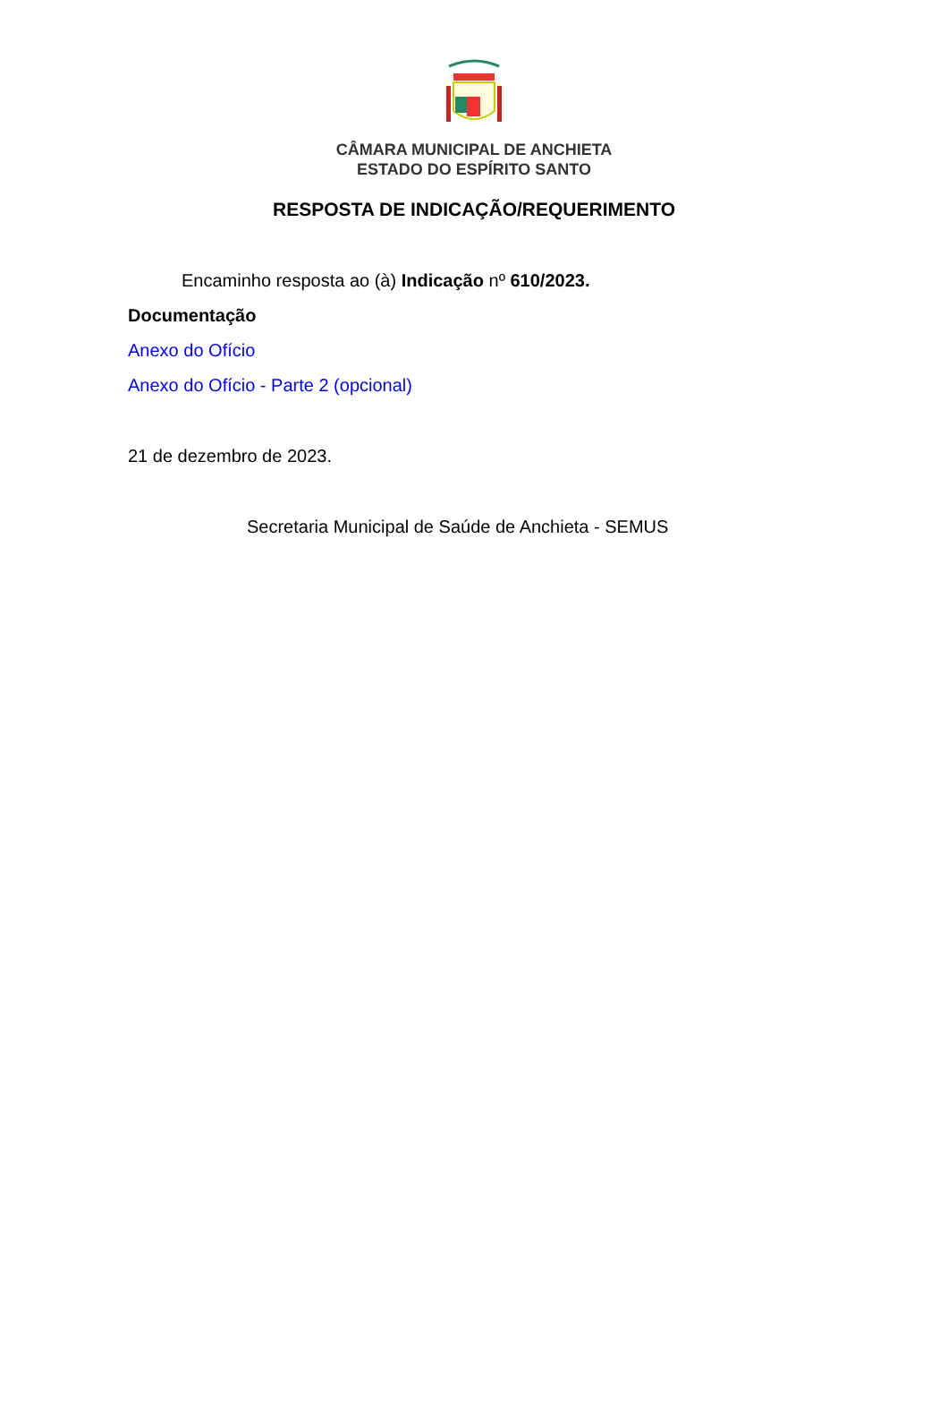CÂMARA MUNICIPAL DE ANCHIETA
ESTADO DO ESPÍRITO SANTO
RESPOSTA DE INDICAÇÃO/REQUERIMENTO
Encaminho resposta ao (à) Indicação nº 610/2023.
Documentação
Anexo do Ofício
Anexo do Ofício - Parte 2 (opcional)
21 de dezembro de 2023.
Secretaria Municipal de Saúde de Anchieta - SEMUS